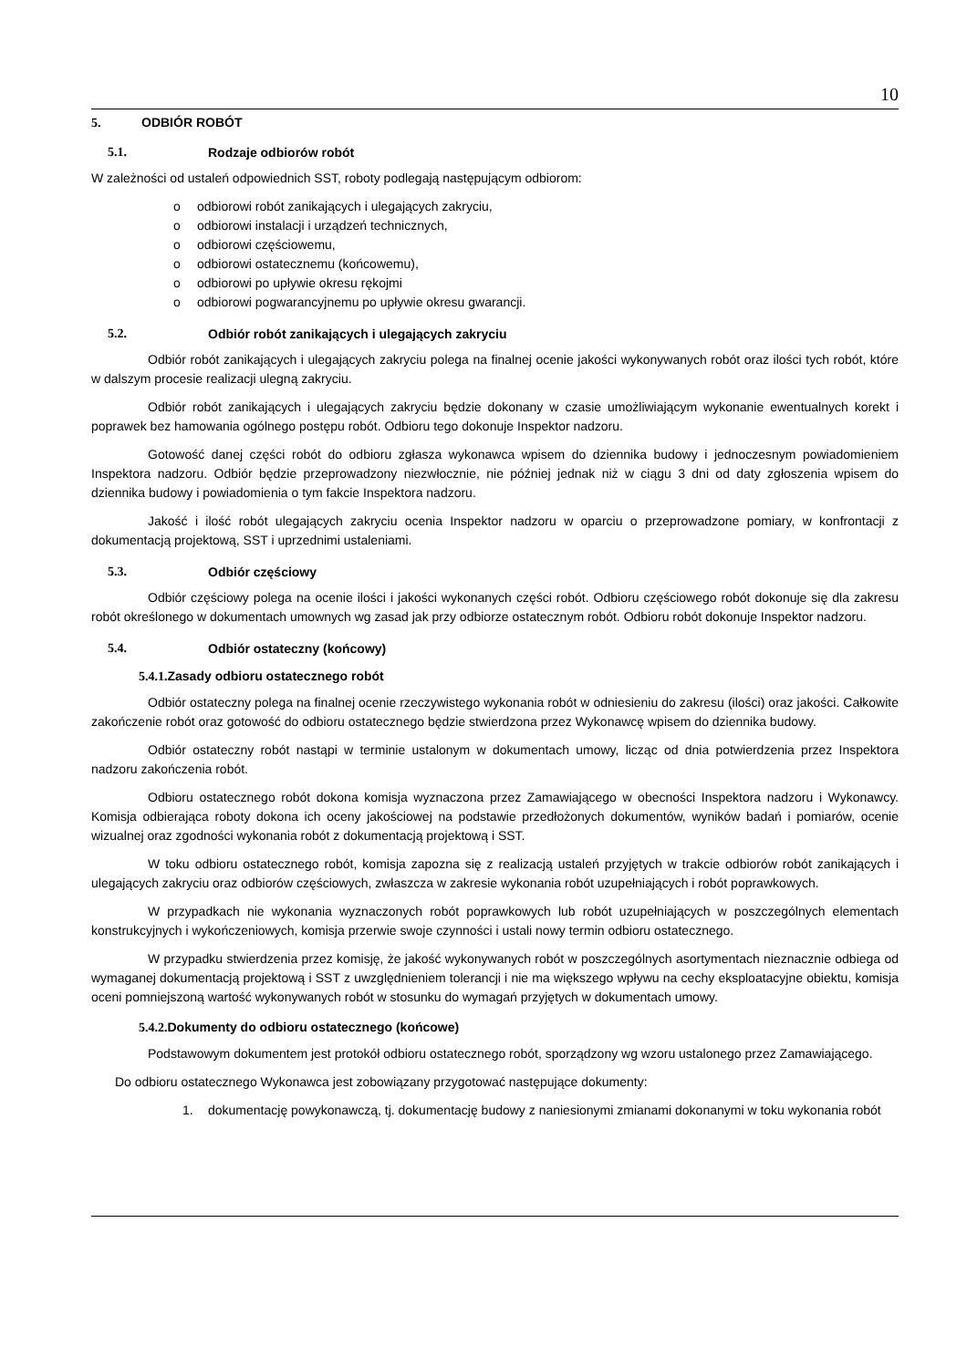10
5. ODBIÓR ROBÓT
5.1. Rodzaje odbiorów robót
W zależności od ustaleń odpowiednich SST, roboty podlegają następującym odbiorom:
o odbiorowi robót zanikających i ulegających zakryciu,
o odbiorowi instalacji i urządzeń technicznych,
o odbiorowi częściowemu,
o odbiorowi ostatecznemu (końcowemu),
o odbiorowi po upływie okresu rękojmi
o odbiorowi pogwarancyjnemu po upływie okresu gwarancji.
5.2. Odbiór robót zanikających i ulegających zakryciu
Odbiór robót zanikających i ulegających zakryciu polega na finalnej ocenie jakości wykonywanych robót oraz ilości tych robót, które w dalszym procesie realizacji ulegną zakryciu.
Odbiór robót zanikających i ulegających zakryciu będzie dokonany w czasie umożliwiającym wykonanie ewentualnych korekt i poprawek bez hamowania ogólnego postępu robót. Odbioru tego dokonuje Inspektor nadzoru.
Gotowość danej części robót do odbioru zgłasza wykonawca wpisem do dziennika budowy i jednoczesnym powiadomieniem Inspektora nadzoru. Odbiór będzie przeprowadzony niezwłocznie, nie później jednak niż w ciągu 3 dni od daty zgłoszenia wpisem do dziennika budowy i powiadomienia o tym fakcie Inspektora nadzoru.
Jakość i ilość robót ulegających zakryciu ocenia Inspektor nadzoru w oparciu o przeprowadzone pomiary, w konfrontacji z dokumentacją projektową, SST i uprzednimi ustaleniami.
5.3. Odbiór częściowy
Odbiór częściowy polega na ocenie ilości i jakości wykonanych części robót. Odbioru częściowego robót dokonuje się dla zakresu robót określonego w dokumentach umownych wg zasad jak przy odbiorze ostatecznym robót. Odbioru robót dokonuje Inspektor nadzoru.
5.4. Odbiór ostateczny (końcowy)
5.4.1. Zasady odbioru ostatecznego robót
Odbiór ostateczny polega na finalnej ocenie rzeczywistego wykonania robót w odniesieniu do zakresu (ilości) oraz jakości. Całkowite zakończenie robót oraz gotowość do odbioru ostatecznego będzie stwierdzona przez Wykonawcę wpisem do dziennika budowy.
Odbiór ostateczny robót nastąpi w terminie ustalonym w dokumentach umowy, licząc od dnia potwierdzenia przez Inspektora nadzoru zakończenia robót.
Odbioru ostatecznego robót dokona komisja wyznaczona przez Zamawiającego w obecności Inspektora nadzoru i Wykonawcy. Komisja odbierająca roboty dokona ich oceny jakościowej na podstawie przedłożonych dokumentów, wyników badań i pomiarów, ocenie wizualnej oraz zgodności wykonania robót z dokumentacją projektową i SST.
W toku odbioru ostatecznego robót, komisja zapozna się z realizacją ustaleń przyjętych w trakcie odbiorów robót zanikających i ulegających zakryciu oraz odbiorów częściowych, zwłaszcza w zakresie wykonania robót uzupełniających i robót poprawkowych.
W przypadkach nie wykonania wyznaczonych robót poprawkowych lub robót uzupełniających w poszczególnych elementach konstrukcyjnych i wykończeniowych, komisja przerwie swoje czynności i ustali nowy termin odbioru ostatecznego.
W przypadku stwierdzenia przez komisję, że jakość wykonywanych robót w poszczególnych asortymentach nieznacznie odbiega od wymaganej dokumentacją projektową i SST z uwzględnieniem tolerancji i nie ma większego wpływu na cechy eksploatacyjne obiektu, komisja oceni pomniejszoną wartość wykonywanych robót w stosunku do wymagań przyjętych w dokumentach umowy.
5.4.2. Dokumenty do odbioru ostatecznego (końcowe)
Podstawowym dokumentem jest protokół odbioru ostatecznego robót, sporządzony wg wzoru ustalonego przez Zamawiającego.
Do odbioru ostatecznego Wykonawca jest zobowiązany przygotować następujące dokumenty:
1. dokumentację powykonawczą, tj. dokumentację budowy z naniesionymi zmianami dokonanymi w toku wykonania robót